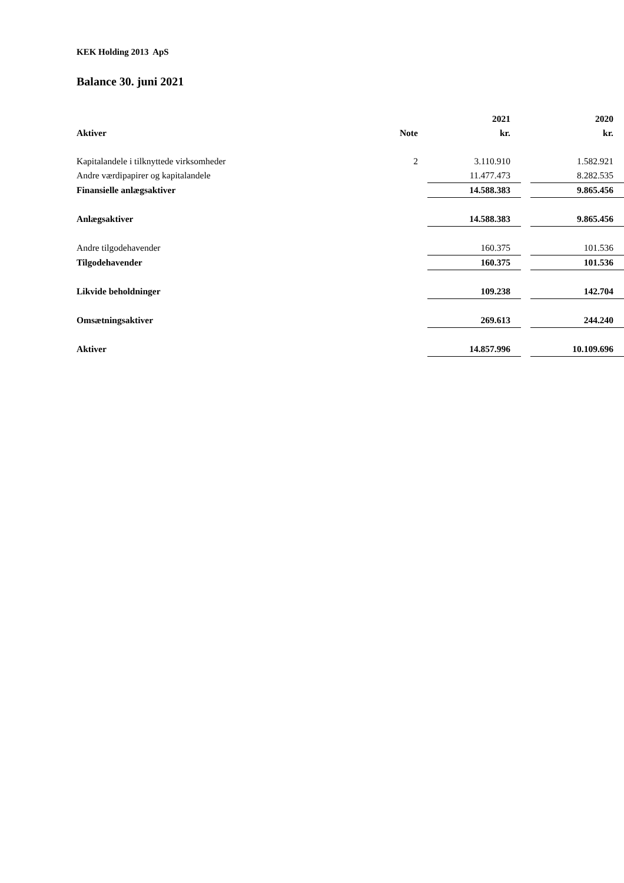KEK Holding 2013 ApS
Balance 30. juni 2021
| | | | 2021 | | 2020 |
| --- | --- | --- | --- | --- | --- |
| Aktiver | Note | | kr. | | kr. |
| Kapitalandele i tilknyttede virksomheder | 2 | | 3.110.910 | | 1.582.921 |
| Andre værdipapirer og kapitalandele | | | 11.477.473 | | 8.282.535 |
| Finansielle anlægsaktiver | | | 14.588.383 | | 9.865.456 |
| Anlægsaktiver | | | 14.588.383 | | 9.865.456 |
| Andre tilgodehavender | | | 160.375 | | 101.536 |
| Tilgodehavender | | | 160.375 | | 101.536 |
| Likvide beholdninger | | | 109.238 | | 142.704 |
| Omsætningsaktiver | | | 269.613 | | 244.240 |
| Aktiver | | | 14.857.996 | | 10.109.696 |